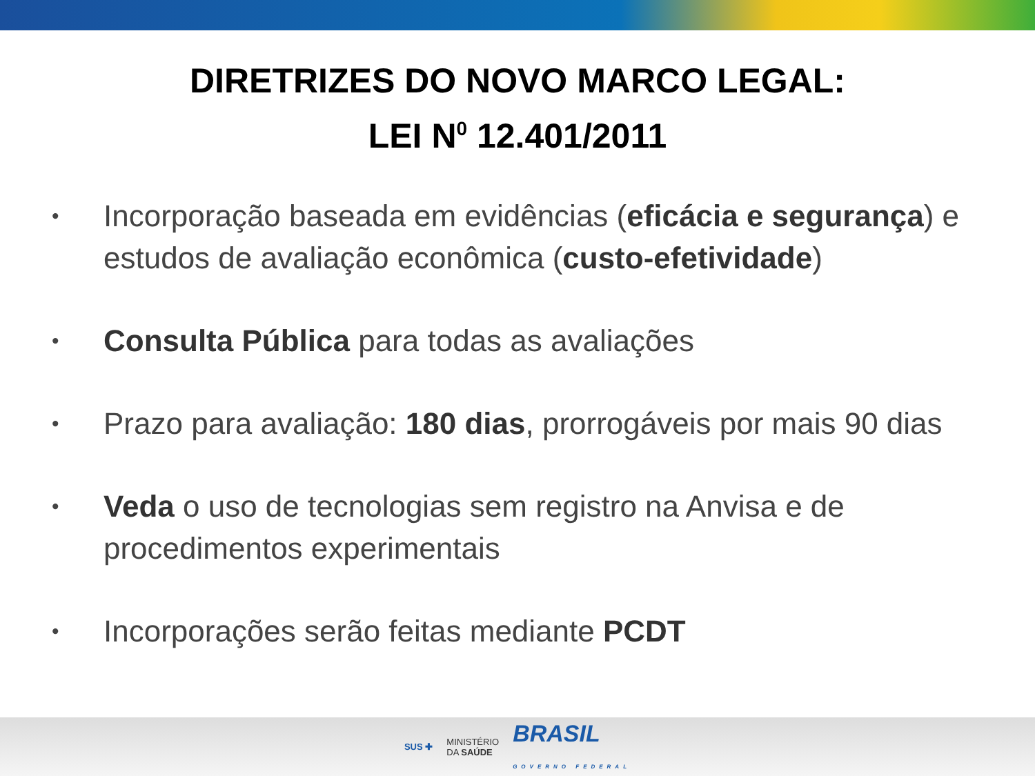DIRETRIZES DO NOVO MARCO LEGAL:
LEI N<sup>0</sup> 12.401/2011
• Incorporação baseada em evidências (eficácia e segurança) e estudos de avaliação econômica (custo-efetividade)
• Consulta Pública para todas as avaliações
• Prazo para avaliação: 180 dias, prorrogáveis por mais 90 dias
• Veda o uso de tecnologias sem registro na Anvisa e de procedimentos experimentais
• Incorporações serão feitas mediante PCDT
SUS ✚ MINISTÉRIO
DA SAÚDE BRASIL
GOVERNO FEDERAL